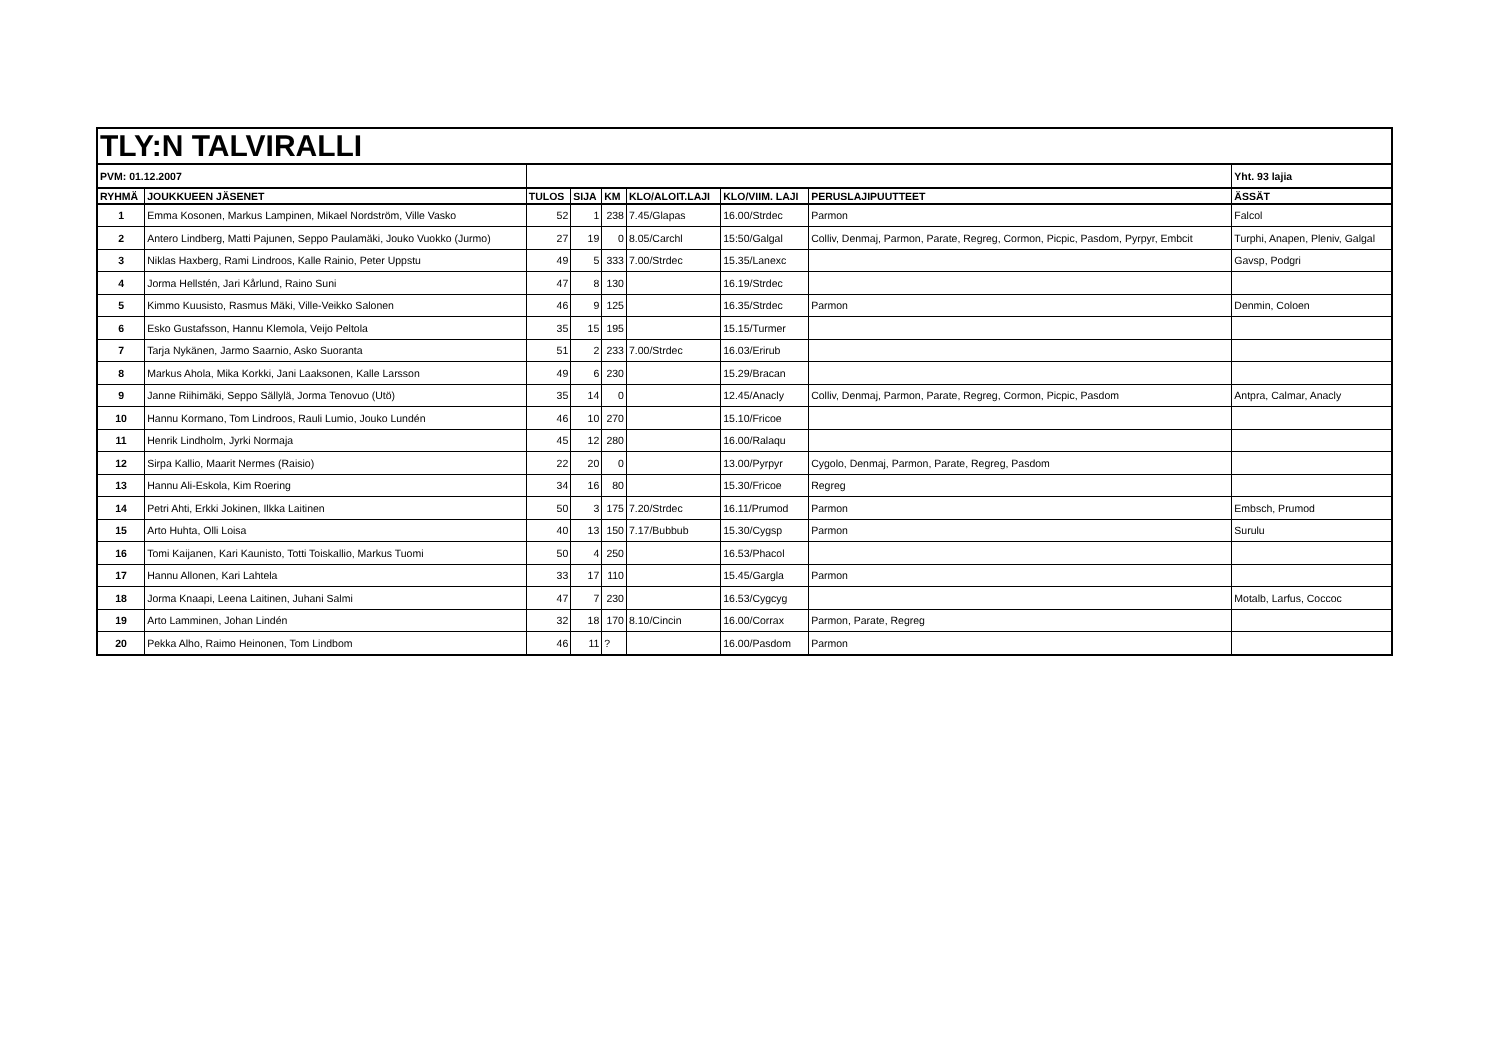| TLY:N TALVIRALLI | | | | | | | | |
| PVM: 01.12.2007 | | | | | | | | Yht. 93 lajia |
| RYHMÄ | JOUKKUEEN JÄSENET | TULOS | SIJA | KM | KLO/ALOIT.LAJI | KLO/VIIM. LAJI | PERUSLAJIPUUTTEET | ÄSSÄT |
| 1 | Emma Kosonen, Markus Lampinen, Mikael Nordström, Ville Vasko | 52 | 1 | 238 | 7.45/Glapas | 16.00/Strdec | Parmon | Falcol |
| 2 | Antero Lindberg, Matti Pajunen, Seppo Paulamäki, Jouko Vuokko (Jurmo) | 27 | 19 | 0 | 8.05/Carchl | 15:50/Galgal | Colliv, Denmaj, Parmon, Parate, Regreg, Cormon, Picpic, Pasdom, Pyrpyr, Embcit | Turphi, Anapen, Pleniv, Galgal |
| 3 | Niklas Haxberg, Rami Lindroos, Kalle Rainio, Peter Uppstu | 49 | 5 | 333 | 7.00/Strdec | 15.35/Lanexc | | Gavsp, Podgri |
| 4 | Jorma Hellstén, Jari Kårlund, Raino Suni | 47 | 8 | 130 | | 16.19/Strdec | | |
| 5 | Kimmo Kuusisto, Rasmus Mäki, Ville-Veikko Salonen | 46 | 9 | 125 | | 16.35/Strdec | Parmon | Denmin, Coloen |
| 6 | Esko Gustafsson, Hannu Klemola, Veijo Peltola | 35 | 15 | 195 | | 15.15/Turmer | | |
| 7 | Tarja Nykänen, Jarmo Saarnio, Asko Suoranta | 51 | 2 | 233 | 7.00/Strdec | 16.03/Erirub | | |
| 8 | Markus Ahola, Mika Korkki, Jani Laaksonen, Kalle Larsson | 49 | 6 | 230 | | 15.29/Bracan | | |
| 9 | Janne Riihimäki, Seppo Sällylä, Jorma Tenovuo (Utö) | 35 | 14 | 0 | | 12.45/Anacly | Colliv, Denmaj, Parmon, Parate, Regreg, Cormon, Picpic, Pasdom | Antpra, Calmar, Anacly |
| 10 | Hannu Kormano, Tom Lindroos, Rauli Lumio, Jouko Lundén | 46 | 10 | 270 | | 15.10/Fricoe | | |
| 11 | Henrik Lindholm, Jyrki Normaja | 45 | 12 | 280 | | 16.00/Ralaqu | | |
| 12 | Sirpa Kallio, Maarit Nermes (Raisio) | 22 | 20 | 0 | | 13.00/Pyrpyr | Cygolo, Denmaj, Parmon, Parate, Regreg, Pasdom | |
| 13 | Hannu Ali-Eskola, Kim Roering | 34 | 16 | 80 | | 15.30/Fricoe | Regreg | |
| 14 | Petri Ahti, Erkki Jokinen, Ilkka Laitinen | 50 | 3 | 175 | 7.20/Strdec | 16.11/Prumod | Parmon | Embsch, Prumod |
| 15 | Arto Huhta, Olli Loisa | 40 | 13 | 150 | 7.17/Bubbub | 15.30/Cygsp | Parmon | Surulu |
| 16 | Tomi Kaijanen, Kari Kaunisto, Totti Toiskallio, Markus Tuomi | 50 | 4 | 250 | | 16.53/Phacol | | |
| 17 | Hannu Allonen, Kari Lahtela | 33 | 17 | 110 | | 15.45/Gargla | Parmon | |
| 18 | Jorma Knaapi, Leena Laitinen, Juhani Salmi | 47 | 7 | 230 | | 16.53/Cygcyg | | Motalb, Larfus, Coccoc |
| 19 | Arto Lamminen, Johan Lindén | 32 | 18 | 170 | 8.10/Cincin | 16.00/Corrax | Parmon, Parate, Regreg | |
| 20 | Pekka Alho, Raimo Heinonen, Tom Lindbom | 46 | 11 | ? | | 16.00/Pasdom | Parmon | |